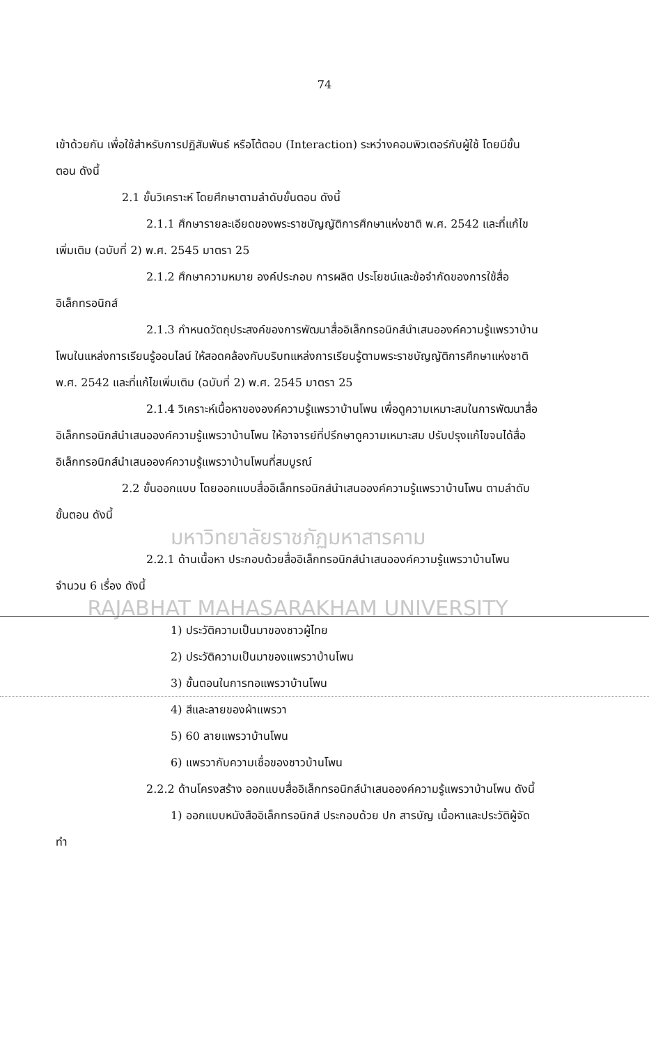74
เข้าด้วยกัน เพื่อใช้สำหรับการปฏิสัมพันธ์ หรือโต้ตอบ (Interaction) ระหว่างคอมพิวเตอร์กับผู้ใช้ โดยมีขั้นตอน ดังนี้
2.1 ขั้นวิเคราะห์ โดยศึกษาตามลำดับขั้นตอน ดังนี้
2.1.1 ศึกษารายละเอียดของพระราชบัญญัติการศึกษาแห่งชาติ พ.ศ. 2542 และที่แก้ไขเพิ่มเติม (ฉบับที่ 2) พ.ศ. 2545 มาตรา 25
2.1.2 ศึกษาความหมาย องค์ประกอบ การผลิต ประโยชน์และข้อจำกัดของการใช้สื่ออิเล็กทรอนิกส์
2.1.3 กำหนดวัตถุประสงค์ของการพัฒนาสื่ออิเล็กทรอนิกส์นำเสนอองค์ความรู้แพรวาบ้านโพนในแหล่งการเรียนรู้ออนไลน์ ให้สอดคล้องกับบริบทแหล่งการเรียนรู้ตามพระราชบัญญัติการศึกษาแห่งชาติ พ.ศ. 2542 และที่แก้ไขเพิ่มเติม (ฉบับที่ 2) พ.ศ. 2545 มาตรา 25
2.1.4 วิเคราะห์เนื้อหาขององค์ความรู้แพรวาบ้านโพน เพื่อดูความเหมาะสมในการพัฒนาสื่ออิเล็กทรอนิกส์นำเสนอองค์ความรู้แพรวาบ้านโพน ให้อาจารย์ที่ปรึกษาดูความเหมาะสม ปรับปรุงแก้ไขจนได้สื่ออิเล็กทรอนิกส์นำเสนอองค์ความรู้แพรวาบ้านโพนที่สมบูรณ์
2.2 ขั้นออกแบบ โดยออกแบบสื่ออิเล็กทรอนิกส์นำเสนอองค์ความรู้แพรวาบ้านโพน ตามลำดับขั้นตอน ดังนี้
มหาวิทยาลัยราชภัฏมหาสารคาม
2.2.1 ด้านเนื้อหา ประกอบด้วยสื่ออิเล็กทรอนิกส์นำเสนอองค์ความรู้แพรวาบ้านโพน จำนวน 6 เรื่อง ดังนี้
RAJABHAT MAHASARAKHAM UNIVERSITY
1) ประวัติความเป็นมาของชาวผู้ไทย
2) ประวัติความเป็นมาของแพรวาบ้านโพน
3) ขั้นตอนในการทอแพรวาบ้านโพน
4) สีและลายของผ้าแพรวา
5) 60 ลายแพรวาบ้านโพน
6) แพรวากับความเชื่อของชาวบ้านโพน
2.2.2 ด้านโครงสร้าง ออกแบบสื่ออิเล็กทรอนิกส์นำเสนอองค์ความรู้แพรวาบ้านโพน ดังนี้
1) ออกแบบหนังสืออิเล็กทรอนิกส์ ประกอบด้วย ปก สารบัญ เนื้อหาและประวัติผู้จัดทำ